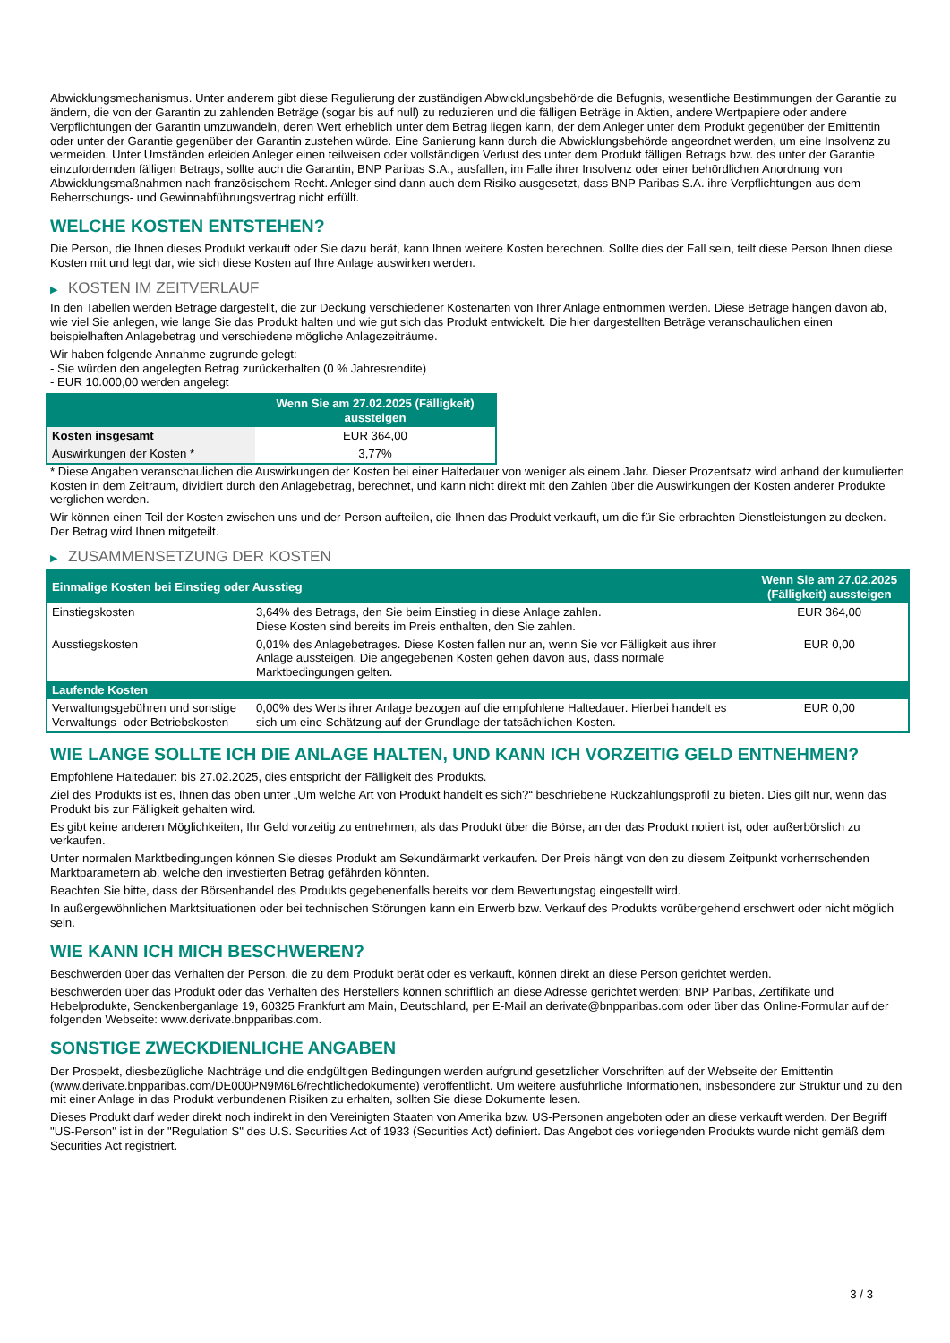Abwicklungsmechanismus. Unter anderem gibt diese Regulierung der zuständigen Abwicklungsbehörde die Befugnis, wesentliche Bestimmungen der Garantie zu ändern, die von der Garantin zu zahlenden Beträge (sogar bis auf null) zu reduzieren und die fälligen Beträge in Aktien, andere Wertpapiere oder andere Verpflichtungen der Garantin umzuwandeln, deren Wert erheblich unter dem Betrag liegen kann, der dem Anleger unter dem Produkt gegenüber der Emittentin oder unter der Garantie gegenüber der Garantin zustehen würde. Eine Sanierung kann durch die Abwicklungsbehörde angeordnet werden, um eine Insolvenz zu vermeiden. Unter Umständen erleiden Anleger einen teilweisen oder vollständigen Verlust des unter dem Produkt fälligen Betrags bzw. des unter der Garantie einzufordernden fälligen Betrags, sollte auch die Garantin, BNP Paribas S.A., ausfallen, im Falle ihrer Insolvenz oder einer behördlichen Anordnung von Abwicklungsmaßnahmen nach französischem Recht. Anleger sind dann auch dem Risiko ausgesetzt, dass BNP Paribas S.A. ihre Verpflichtungen aus dem Beherrschungs- und Gewinnabführungsvertrag nicht erfüllt.
WELCHE KOSTEN ENTSTEHEN?
Die Person, die Ihnen dieses Produkt verkauft oder Sie dazu berät, kann Ihnen weitere Kosten berechnen. Sollte dies der Fall sein, teilt diese Person Ihnen diese Kosten mit und legt dar, wie sich diese Kosten auf Ihre Anlage auswirken werden.
▶ KOSTEN IM ZEITVERLAUF
In den Tabellen werden Beträge dargestellt, die zur Deckung verschiedener Kostenarten von Ihrer Anlage entnommen werden. Diese Beträge hängen davon ab, wie viel Sie anlegen, wie lange Sie das Produkt halten und wie gut sich das Produkt entwickelt. Die hier dargestellten Beträge veranschaulichen einen beispielhaften Anlagebetrag und verschiedene mögliche Anlagezeiträume.
Wir haben folgende Annahme zugrunde gelegt:
- Sie würden den angelegten Betrag zurückerhalten (0 % Jahresrendite)
- EUR 10.000,00 werden angelegt
| | Wenn Sie am 27.02.2025 (Fälligkeit) aussteigen |
| --- | --- |
| Kosten insgesamt | EUR 364,00 |
| Auswirkungen der Kosten * | 3,77% |
* Diese Angaben veranschaulichen die Auswirkungen der Kosten bei einer Haltedauer von weniger als einem Jahr. Dieser Prozentsatz wird anhand der kumulierten Kosten in dem Zeitraum, dividiert durch den Anlagebetrag, berechnet, und kann nicht direkt mit den Zahlen über die Auswirkungen der Kosten anderer Produkte verglichen werden.
Wir können einen Teil der Kosten zwischen uns und der Person aufteilen, die Ihnen das Produkt verkauft, um die für Sie erbrachten Dienstleistungen zu decken. Der Betrag wird Ihnen mitgeteilt.
▶ ZUSAMMENSETZUNG DER KOSTEN
| Einmalige Kosten bei Einstieg oder Ausstieg | | Wenn Sie am 27.02.2025 (Fälligkeit) aussteigen |
| --- | --- | --- |
| Einstiegskosten | 3,64% des Betrags, den Sie beim Einstieg in diese Anlage zahlen. Diese Kosten sind bereits im Preis enthalten, den Sie zahlen. | EUR 364,00 |
| Ausstiegskosten | 0,01% des Anlagebetrages. Diese Kosten fallen nur an, wenn Sie vor Fälligkeit aus ihrer Anlage aussteigen. Die angegebenen Kosten gehen davon aus, dass normale Marktbedingungen gelten. | EUR 0,00 |
| Laufende Kosten | | |
| Verwaltungsgebühren und sonstige Verwaltungs- oder Betriebskosten | 0,00% des Werts ihrer Anlage bezogen auf die empfohlene Haltedauer. Hierbei handelt es sich um eine Schätzung auf der Grundlage der tatsächlichen Kosten. | EUR 0,00 |
WIE LANGE SOLLTE ICH DIE ANLAGE HALTEN, UND KANN ICH VORZEITIG GELD ENTNEHMEN?
Empfohlene Haltedauer: bis 27.02.2025, dies entspricht der Fälligkeit des Produkts.
Ziel des Produkts ist es, Ihnen das oben unter „Um welche Art von Produkt handelt es sich?“ beschriebene Rückzahlungsprofil zu bieten. Dies gilt nur, wenn das Produkt bis zur Fälligkeit gehalten wird.
Es gibt keine anderen Möglichkeiten, Ihr Geld vorzeitig zu entnehmen, als das Produkt über die Börse, an der das Produkt notiert ist, oder außerbörslich zu verkaufen.
Unter normalen Marktbedingungen können Sie dieses Produkt am Sekundärmarkt verkaufen. Der Preis hängt von den zu diesem Zeitpunkt vorherrschenden Marktparametern ab, welche den investierten Betrag gefährden könnten.
Beachten Sie bitte, dass der Börsenhandel des Produkts gegebenenfalls bereits vor dem Bewertungstag eingestellt wird.
In außergewöhnlichen Marktsituationen oder bei technischen Störungen kann ein Erwerb bzw. Verkauf des Produkts vorübergehend erschwert oder nicht möglich sein.
WIE KANN ICH MICH BESCHWEREN?
Beschwerden über das Verhalten der Person, die zu dem Produkt berät oder es verkauft, können direkt an diese Person gerichtet werden.
Beschwerden über das Produkt oder das Verhalten des Herstellers können schriftlich an diese Adresse gerichtet werden: BNP Paribas, Zertifikate und Hebelprodukte, Senckenberganlage 19, 60325 Frankfurt am Main, Deutschland, per E-Mail an derivate@bnpparibas.com oder über das Online-Formular auf der folgenden Webseite: www.derivate.bnpparibas.com.
SONSTIGE ZWECKDIENLICHE ANGABEN
Der Prospekt, diesbezügliche Nachträge und die endgültigen Bedingungen werden aufgrund gesetzlicher Vorschriften auf der Webseite der Emittentin (www.derivate.bnpparibas.com/DE000PN9M6L6/rechtlichedokumente) veröffentlicht. Um weitere ausführliche Informationen, insbesondere zur Struktur und zu den mit einer Anlage in das Produkt verbundenen Risiken zu erhalten, sollten Sie diese Dokumente lesen.
Dieses Produkt darf weder direkt noch indirekt in den Vereinigten Staaten von Amerika bzw. US-Personen angeboten oder an diese verkauft werden. Der Begriff "US-Person" ist in der "Regulation S" des U.S. Securities Act of 1933 (Securities Act) definiert. Das Angebot des vorliegenden Produkts wurde nicht gemäß dem Securities Act registriert.
3 / 3